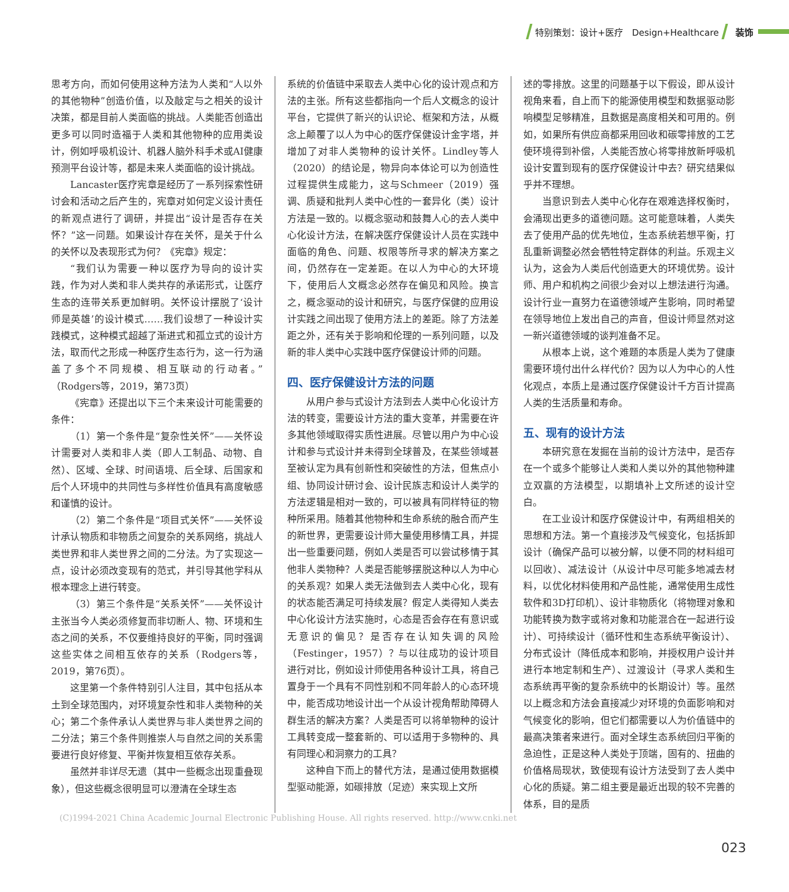特别策划：设计+医疗　Design+Healthcare
装饰
思考方向，而如何使用这种方法为人类和“人以外的其他物种”创造价值，以及敲定与之相关的设计决策，都是目前人类面临的挑战。人类能否创造出更多可以同时造福于人类和其他物种的应用类设计，例如呼吸机设计、机器人脑外科手术或AI健康预测平台设计等，都是未来人类面临的设计挑战。
Lancaster医疗宪章是经历了一系列探索性研讨会和活动之后产生的，宪章对如何定义设计责任的新观点进行了调研，并提出“设计是否存在关怀？”这一问题。如果设计存在关怀，是关于什么的关怀以及表现形式为何？《宪章》规定：
“我们认为需要一种以医疗为导向的设计实践，作为对人类和非人类共存的承诺形式，让医疗生态的连带关系更加鲜明。关怀设计摆脱了‘设计师是英雄’的设计模式……我们设想了一种设计实践模式，这种模式超越了渐进式和孤立式的设计方法，取而代之形成一种医疗生态行为，这一行为涵盖了多个不同规模、相互联动的行动者。”（Rodgers等，2019，第73页）
《宪章》还提出以下三个未来设计可能需要的条件：
（1）第一个条件是“复杂性关怀”——关怀设计需要对人类和非人类（即人工制品、动物、自然）、区域、全球、时间语境、后全球、后国家和后个人环境中的共同性与多样性价值具有高度敏感和谨慎的设计。
（2）第二个条件是“项目式关怀”——关怀设计承认物质和非物质之间复杂的关系网络，挑战人类世界和非人类世界之间的二分法。为了实现这一点，设计必须改变现有的范式，并引导其他学科从根本理念上进行转变。
（3）第三个条件是“关系关怀”——关怀设计主张当今人类必须修复而非切断人、物、环境和生态之间的关系，不仅要维持良好的平衡，同时强调这些实体之间相互依存的关系（Rodgers等，2019，第76页）。
这里第一个条件特别引人注目，其中包括从本土到全球范围内，对环境复杂性和非人类物种的关心；第二个条件承认人类世界与非人类世界之间的二分法；第三个条件则推崇人与自然之间的关系需要进行良好修复、平衡并恢复相互依存关系。
虽然并非详尽无遗（其中一些概念出现重叠现象），但这些概念很明显可以澄清在全球生态
系统的价值链中采取去人类中心化的设计观点和方法的主张。所有这些都指向一个后人文概念的设计平台，它提供了新兴的认识论、框架和方法，从概念上颠覆了以人为中心的医疗保健设计金字塔，并增加了对非人类物种的设计关怀。Lindley等人（2020）的结论是，物异向本体论可以为创造性过程提供生成能力，这与Schmeer（2019）强调、质疑和批判人类中心性的一套异化（类）设计方法是一致的。以概念驱动和鼓舞人心的去人类中心化设计方法，在解决医疗保健设计人员在实践中面临的角色、问题、权限等所寻求的解决方案之间，仍然存在一定差距。在以人为中心的大环境下，使用后人文概念必然存在偏见和风险。换言之，概念驱动的设计和研究，与医疗保健的应用设计实践之间出现了使用方法上的差距。除了方法差距之外，还有关于影响和伦理的一系列问题，以及新的非人类中心实践中医疗保健设计师的问题。
四、医疗保健设计方法的问题
从用户参与式设计方法到去人类中心化设计方法的转变，需要设计方法的重大变革，并需要在许多其他领域取得实质性进展。尽管以用户为中心设计和参与式设计并未得到全球普及，在某些领域甚至被认定为具有创新性和突破性的方法，但焦点小组、协同设计研讨会、设计民族志和设计人类学的方法逻辑是相对一致的，可以被具有同样特征的物种所采用。随着其他物种和生命系统的融合而产生的新世界，更需要设计师大量使用移情工具，并提出一些重要问题，例如人类是否可以尝试移情于其他非人类物种？人类是否能够摆脱这种以人为中心的关系观？如果人类无法做到去人类中心化，现有的状态能否满足可持续发展？假定人类得知人类去中心化设计方法实施时，心态是否会存在有意识或无意识的偏见？是否存在认知失调的风险（Festinger，1957）？与以往成功的设计项目进行对比，例如设计师使用各种设计工具，将自己置身于一个具有不同性别和不同年龄人的心态环境中，能否成功地设计出一个从设计视角帮助障碍人群生活的解决方案？人类是否可以将单物种的设计工具转变成一整套新的、可以适用于多物种的、具有同理心和洞察力的工具？
这种自下而上的替代方法，是通过使用数据模型驱动能源，如碳排放（足迹）来实现上文所
述的零排放。这里的问题基于以下假设，即从设计视角来看，自上而下的能源使用模型和数据驱动影响模型足够精准，且数据是高度相关和可用的。例如，如果所有供应商都采用回收和碳零排放的工艺使环境得到补偿，人类能否放心将零排放新呼吸机设计安置到现有的医疗保健设计中去？研究结果似乎并不理想。
当意识到去人类中心化存在艰难选择权衡时，会涌现出更多的道德问题。这可能意味着，人类失去了使用产品的优先地位，生态系统若想平衡，打乱重新调整必然会牺牲特定群体的利益。乐观主义认为，这会为人类后代创造更大的环境优势。设计师、用户和机构之间很少会对以上想法进行沟通。设计行业一直努力在道德领域产生影响，同时希望在领导地位上发出自己的声音，但设计师显然对这一新兴道德领域的谈判准备不足。
从根本上说，这个难题的本质是人类为了健康需要环境付出什么样代价？因为以人为中心的人性化观点，本质上是通过医疗保健设计千方百计提高人类的生活质量和寿命。
五、现有的设计方法
本研究意在发掘在当前的设计方法中，是否存在一个或多个能够让人类和人类以外的其他物种建立双赢的方法模型，以期填补上文所述的设计空白。
在工业设计和医疗保健设计中，有两组相关的思想和方法。第一个直接涉及气候变化，包括拆卸设计（确保产品可以被分解，以便不同的材料组可以回收）、减法设计（从设计中尽可能多地减去材料，以优化材料使用和产品性能，通常使用生成性软件和3D打印机）、设计非物质化（将物理对象和功能转换为数字或将对象和功能混合在一起进行设计）、可持续设计（循环性和生态系统平衡设计）、分布式设计（降低成本和影响，并授权用户设计并进行本地定制和生产）、过渡设计（寻求人类和生态系统再平衡的复杂系统中的长期设计）等。虽然以上概念和方法会直接减少对环境的负面影响和对气候变化的影响，但它们都需要以人为价值链中的最高决策者来进行。面对全球生态系统回归平衡的急迫性，正是这种人类处于顶端，固有的、扭曲的价值格局现状，致使现有设计方法受到了去人类中心化的质疑。第二组主要是最近出现的较不完善的体系，目的是质
(C)1994-2021 China Academic Journal Electronic Publishing House. All rights reserved. http://www.cnki.net
023